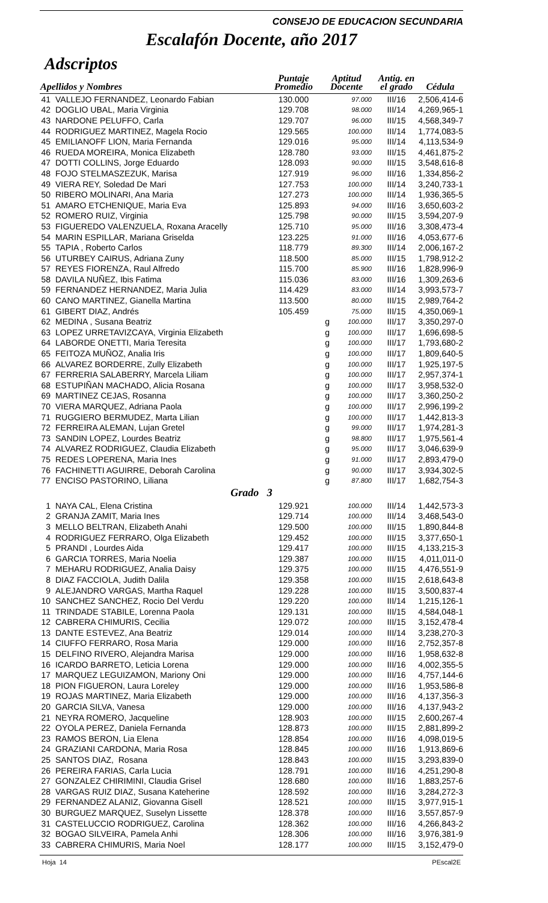CONSEJO DE EDUCACION SECUNDARIA
Escalafón Docente, año 2017
Adscriptos
| Apellidos y Nombres | | Puntaje Promedio | Aptitud Docente | | Antig. en el grado | Cédula |
| --- | --- | --- | --- | --- | --- | --- |
| 41 | VALLEJO FERNANDEZ, Leonardo Fabian | 130.000 | | 97.000 | III/16 | 2,506,414-6 |
| 42 | DOGLIO UBAL, Maria Virginia | 129.708 | | 98.000 | III/14 | 4,269,965-1 |
| 43 | NARDONE PELUFFO, Carla | 129.707 | | 96.000 | III/15 | 4,568,349-7 |
| 44 | RODRIGUEZ MARTINEZ, Magela Rocio | 129.565 | | 100.000 | III/14 | 1,774,083-5 |
| 45 | EMILIANOFF LION, Maria Fernanda | 129.016 | | 95.000 | III/14 | 4,113,534-9 |
| 46 | RUEDA MOREIRA, Monica Elizabeth | 128.780 | | 93.000 | III/15 | 4,461,875-2 |
| 47 | DOTTI COLLINS, Jorge Eduardo | 128.093 | | 90.000 | III/15 | 3,548,616-8 |
| 48 | FOJO STELMASZEZUK, Marisa | 127.919 | | 96.000 | III/16 | 1,334,856-2 |
| 49 | VIERA REY, Soledad De Mari | 127.753 | | 100.000 | III/14 | 3,240,733-1 |
| 50 | RIBERO MOLINARI, Ana Maria | 127.273 | | 100.000 | III/14 | 1,936,365-5 |
| 51 | AMARO ETCHENIQUE, Maria Eva | 125.893 | | 94.000 | III/16 | 3,650,603-2 |
| 52 | ROMERO RUIZ, Virginia | 125.798 | | 90.000 | III/15 | 3,594,207-9 |
| 53 | FIGUEREDO VALENZUELA, Roxana Aracelly | 125.710 | | 95.000 | III/16 | 3,308,473-4 |
| 54 | MARIN ESPILLAR, Mariana Griselda | 123.225 | | 91.000 | III/16 | 4,053,677-6 |
| 55 | TAPIA , Roberto Carlos | 118.779 | | 89.300 | III/14 | 2,006,167-2 |
| 56 | UTURBEY CAIRUS, Adriana Zuny | 118.500 | | 85.000 | III/15 | 1,798,912-2 |
| 57 | REYES FIORENZA, Raul Alfredo | 115.700 | | 85.900 | III/16 | 1,828,996-9 |
| 58 | DAVILA NUÑEZ, Ibis Fatima | 115.036 | | 83.000 | III/16 | 1,309,263-6 |
| 59 | FERNANDEZ HERNANDEZ, Maria Julia | 114.429 | | 83.000 | III/14 | 3,993,573-7 |
| 60 | CANO MARTINEZ, Gianella Martina | 113.500 | | 80.000 | III/15 | 2,989,764-2 |
| 61 | GIBERT DIAZ, Andrés | 105.459 | | 75.000 | III/15 | 4,350,069-1 |
| 62 | MEDINA , Susana Beatriz | | g | 100.000 | III/17 | 3,350,297-0 |
| 63 | LOPEZ URRETAVIZCAYA, Virginia Elizabeth | | g | 100.000 | III/17 | 1,696,698-5 |
| 64 | LABORDE ONETTI, Maria Teresita | | g | 100.000 | III/17 | 1,793,680-2 |
| 65 | FEITOZA MUÑOZ, Analia Iris | | g | 100.000 | III/17 | 1,809,640-5 |
| 66 | ALVAREZ BORDERRE, Zully Elizabeth | | g | 100.000 | III/17 | 1,925,197-5 |
| 67 | FERRERIA SALABERRY, Marcela Liliam | | g | 100.000 | III/17 | 2,957,374-1 |
| 68 | ESTUPIÑAN MACHADO, Alicia Rosana | | g | 100.000 | III/17 | 3,958,532-0 |
| 69 | MARTINEZ CEJAS, Rosanna | | g | 100.000 | III/17 | 3,360,250-2 |
| 70 | VIERA MARQUEZ, Adriana Paola | | g | 100.000 | III/17 | 2,996,199-2 |
| 71 | RUGGIERO BERMUDEZ, Marta Lilian | | g | 100.000 | III/17 | 1,442,813-3 |
| 72 | FERREIRA ALEMAN, Lujan Gretel | | g | 99.000 | III/17 | 1,974,281-3 |
| 73 | SANDIN LOPEZ, Lourdes Beatriz | | g | 98.800 | III/17 | 1,975,561-4 |
| 74 | ALVAREZ RODRIGUEZ, Claudia Elizabeth | | g | 95.000 | III/17 | 3,046,639-9 |
| 75 | REDES LOPERENA, Maria Ines | | g | 91.000 | III/17 | 2,893,479-0 |
| 76 | FACHINETTI AGUIRRE, Deborah Carolina | | g | 90.000 | III/17 | 3,934,302-5 |
| 77 | ENCISO PASTORINO, Liliana | | g | 87.800 | III/17 | 1,682,754-3 |
| Grado 3 | | | | | | |
| 1 | NAYA CAL, Elena Cristina | 129.921 | | 100.000 | III/14 | 1,442,573-3 |
| 2 | GRANJA ZAMIT, Maria Ines | 129.714 | | 100.000 | III/14 | 3,468,543-0 |
| 3 | MELLO BELTRAN, Elizabeth Anahi | 129.500 | | 100.000 | III/15 | 1,890,844-8 |
| 4 | RODRIGUEZ FERRARO, Olga Elizabeth | 129.452 | | 100.000 | III/15 | 3,377,650-1 |
| 5 | PRANDI , Lourdes Aida | 129.417 | | 100.000 | III/15 | 4,133,215-3 |
| 6 | GARCIA TORRES, Maria Noelia | 129.387 | | 100.000 | III/15 | 4,011,011-0 |
| 7 | MEHARU RODRIGUEZ, Analia Daisy | 129.375 | | 100.000 | III/15 | 4,476,551-9 |
| 8 | DIAZ FACCIOLA, Judith Dalila | 129.358 | | 100.000 | III/15 | 2,618,643-8 |
| 9 | ALEJANDRO VARGAS, Martha Raquel | 129.228 | | 100.000 | III/15 | 3,500,837-4 |
| 10 | SANCHEZ SANCHEZ, Rocio Del Verdu | 129.220 | | 100.000 | III/14 | 1,215,126-1 |
| 11 | TRINDADE STABILE, Lorenna Paola | 129.131 | | 100.000 | III/15 | 4,584,048-1 |
| 12 | CABRERA CHIMURIS, Cecilia | 129.072 | | 100.000 | III/15 | 3,152,478-4 |
| 13 | DANTE ESTEVEZ, Ana Beatriz | 129.014 | | 100.000 | III/14 | 3,238,270-3 |
| 14 | CIUFFO FERRARO, Rosa Maria | 129.000 | | 100.000 | III/16 | 2,752,357-8 |
| 15 | DELFINO RIVERO, Alejandra Marisa | 129.000 | | 100.000 | III/16 | 1,958,632-8 |
| 16 | ICARDO BARRETO, Leticia Lorena | 129.000 | | 100.000 | III/16 | 4,002,355-5 |
| 17 | MARQUEZ LEGUIZAMON, Mariony Oni | 129.000 | | 100.000 | III/16 | 4,757,144-6 |
| 18 | PION FIGUERON, Laura Loreley | 129.000 | | 100.000 | III/16 | 1,953,586-8 |
| 19 | ROJAS MARTINEZ, Maria Elizabeth | 129.000 | | 100.000 | III/16 | 4,137,356-3 |
| 20 | GARCIA SILVA, Vanesa | 129.000 | | 100.000 | III/16 | 4,137,943-2 |
| 21 | NEYRA ROMERO, Jacqueline | 128.903 | | 100.000 | III/15 | 2,600,267-4 |
| 22 | OYOLA PEREZ, Daniela Fernanda | 128.873 | | 100.000 | III/15 | 2,881,899-2 |
| 23 | RAMOS BERON, Lia Elena | 128.854 | | 100.000 | III/16 | 4,098,019-5 |
| 24 | GRAZIANI CARDONA, Maria Rosa | 128.845 | | 100.000 | III/16 | 1,913,869-6 |
| 25 | SANTOS DIAZ, Rosana | 128.843 | | 100.000 | III/15 | 3,293,839-0 |
| 26 | PEREIRA FARIAS, Carla Lucia | 128.791 | | 100.000 | III/16 | 4,251,290-8 |
| 27 | GONZALEZ CHIRIMINI, Claudia Grisel | 128.680 | | 100.000 | III/16 | 1,883,257-6 |
| 28 | VARGAS RUIZ DIAZ, Susana Kateherine | 128.592 | | 100.000 | III/16 | 3,284,272-3 |
| 29 | FERNANDEZ ALANIZ, Giovanna Gisell | 128.521 | | 100.000 | III/15 | 3,977,915-1 |
| 30 | BURGUEZ MARQUEZ, Suselyn Lissette | 128.378 | | 100.000 | III/16 | 3,557,857-9 |
| 31 | CASTELUCCIO RODRIGUEZ, Carolina | 128.362 | | 100.000 | III/16 | 4,266,843-2 |
| 32 | BOGAO SILVEIRA, Pamela Anhi | 128.306 | | 100.000 | III/16 | 3,976,381-9 |
| 33 | CABRERA CHIMURIS, Maria Noel | 128.177 | | 100.000 | III/15 | 3,152,479-0 |
Hoja 14 PEscal2E